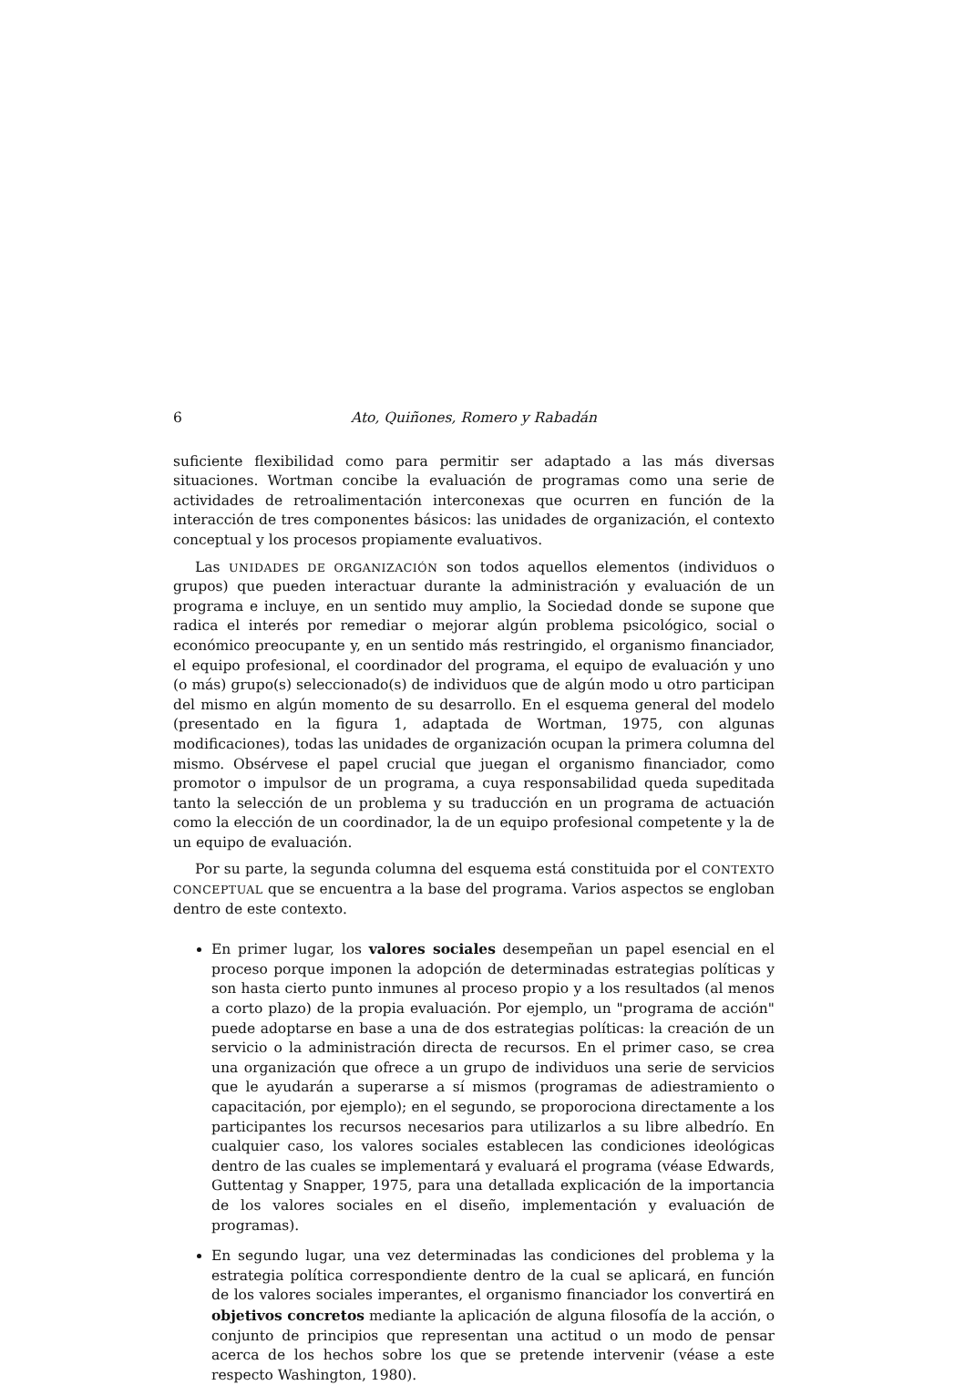6 Ato, Quiñones, Romero y Rabadán
suficiente flexibilidad como para permitir ser adaptado a las más diversas situaciones. Wortman concibe la evaluación de programas como una serie de actividades de retroalimentación interconexas que ocurren en función de la interacción de tres componentes básicos: las unidades de organización, el contexto conceptual y los procesos propiamente evaluativos.
Las UNIDADES DE ORGANIZACIÓN son todos aquellos elementos (individuos o grupos) que pueden interactuar durante la administración y evaluación de un programa e incluye, en un sentido muy amplio, la Sociedad donde se supone que radica el interés por remediar o mejorar algún problema psicológico, social o económico preocupante y, en un sentido más restringido, el organismo financiador, el equipo profesional, el coordinador del programa, el equipo de evaluación y uno (o más) grupo(s) seleccionado(s) de individuos que de algún modo u otro participan del mismo en algún momento de su desarrollo. En el esquema general del modelo (presentado en la figura 1, adaptada de Wortman, 1975, con algunas modificaciones), todas las unidades de organización ocupan la primera columna del mismo. Obsérvese el papel crucial que juegan el organismo financiador, como promotor o impulsor de un programa, a cuya responsabilidad queda supeditada tanto la selección de un problema y su traducción en un programa de actuación como la elección de un coordinador, la de un equipo profesional competente y la de un equipo de evaluación.
Por su parte, la segunda columna del esquema está constituida por el CONTEXTO CONCEPTUAL que se encuentra a la base del programa. Varios aspectos se engloban dentro de este contexto.
En primer lugar, los valores sociales desempeñan un papel esencial en el proceso porque imponen la adopción de determinadas estrategias políticas y son hasta cierto punto inmunes al proceso propio y a los resultados (al menos a corto plazo) de la propia evaluación. Por ejemplo, un "programa de acción" puede adoptarse en base a una de dos estrategias políticas: la creación de un servicio o la administración directa de recursos. En el primer caso, se crea una organización que ofrece a un grupo de individuos una serie de servicios que le ayudarán a superarse a sí mismos (programas de adiestramiento o capacitación, por ejemplo); en el segundo, se proporociona directamente a los participantes los recursos necesarios para utilizarlos a su libre albedrío. En cualquier caso, los valores sociales establecen las condiciones ideológicas dentro de las cuales se implementará y evaluará el programa (véase Edwards, Guttentag y Snapper, 1975, para una detallada explicación de la importancia de los valores sociales en el diseño, implementación y evaluación de programas).
En segundo lugar, una vez determinadas las condiciones del problema y la estrategia política correspondiente dentro de la cual se aplicará, en función de los valores sociales imperantes, el organismo financiador los convertirá en objetivos concretos mediante la aplicación de alguna filosofía de la acción, o conjunto de principios que representan una actitud o un modo de pensar acerca de los hechos sobre los que se pretende intervenir (véase a este respecto Washington, 1980).